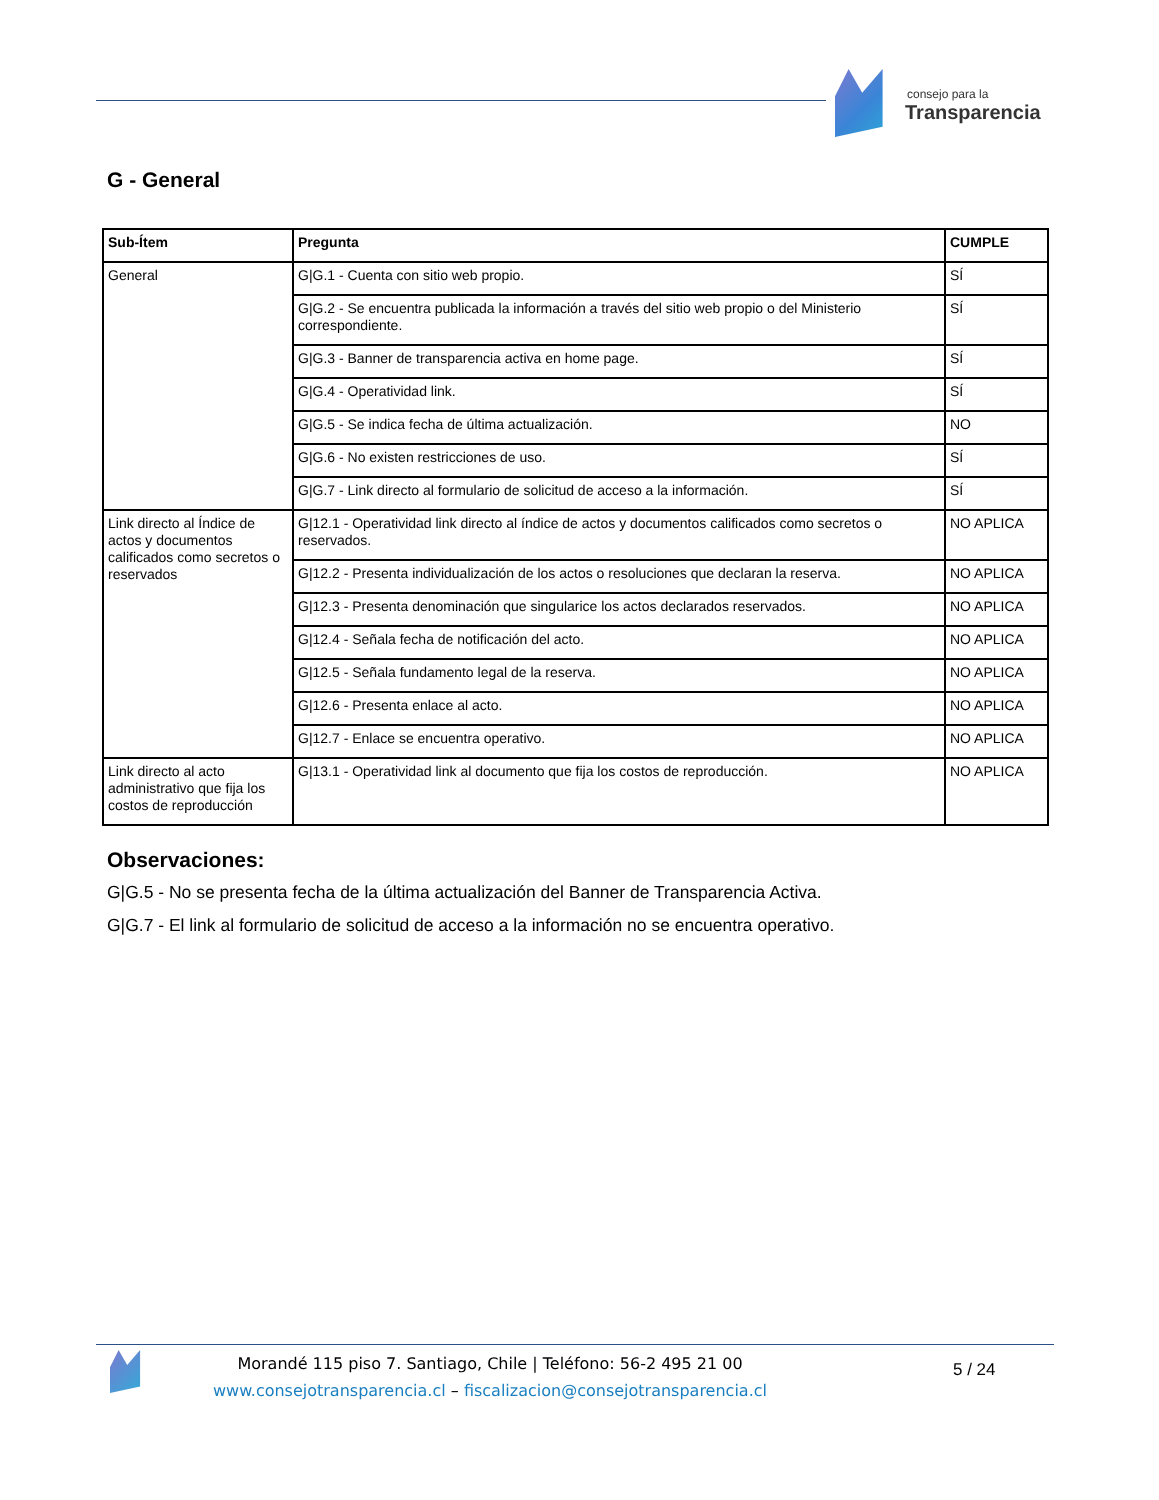consejo para la
Transparencia
G - General
| Sub-Ítem | Pregunta | CUMPLE |
| --- | --- | --- |
| General | G/G.1 - Cuenta con sitio web propio. | SÍ |
| | G/G.2 - Se encuentra publicada la información a través del sitio web propio o del Ministerio correspondiente. | SÍ |
| | G/G.3 - Banner de transparencia activa en home page. | SÍ |
| | G/G.4 - Operatividad link. | SÍ |
| | G/G.5 - Se indica fecha de última actualización. | NO |
| | G/G.6 - No existen restricciones de uso. | SÍ |
| | G/G.7 - Link directo al formulario de solicitud de acceso a la información. | SÍ |
| Link directo al Índice de actos y documentos calificados como secretos o reservados | G/12.1 - Operatividad link directo al índice de actos y documentos calificados como secretos o reservados. | NO APLICA |
| | G/12.2 - Presenta individualización de los actos o resoluciones que declaran la reserva. | NO APLICA |
| | G/12.3 - Presenta denominación que singularice los actos declarados reservados. | NO APLICA |
| | G/12.4 - Señala fecha de notificación del acto. | NO APLICA |
| | G/12.5 - Señala fundamento legal de la reserva. | NO APLICA |
| | G/12.6 - Presenta enlace al acto. | NO APLICA |
| | G/12.7 - Enlace se encuentra operativo. | NO APLICA |
| Link directo al acto administrativo que fija los costos de reproducción | G/13.1 - Operatividad link al documento que fija los costos de reproducción. | NO APLICA |
Observaciones:
G|G.5 - No se presenta fecha de la última actualización del Banner de Transparencia Activa.
G|G.7 - El link al formulario de solicitud de acceso a la información no se encuentra operativo.
Morandé 115 piso 7. Santiago, Chile | Teléfono: 56-2 495 21 00
www.consejotransparencia.cl – fiscalizacion@consejotransparencia.cl
5 / 24